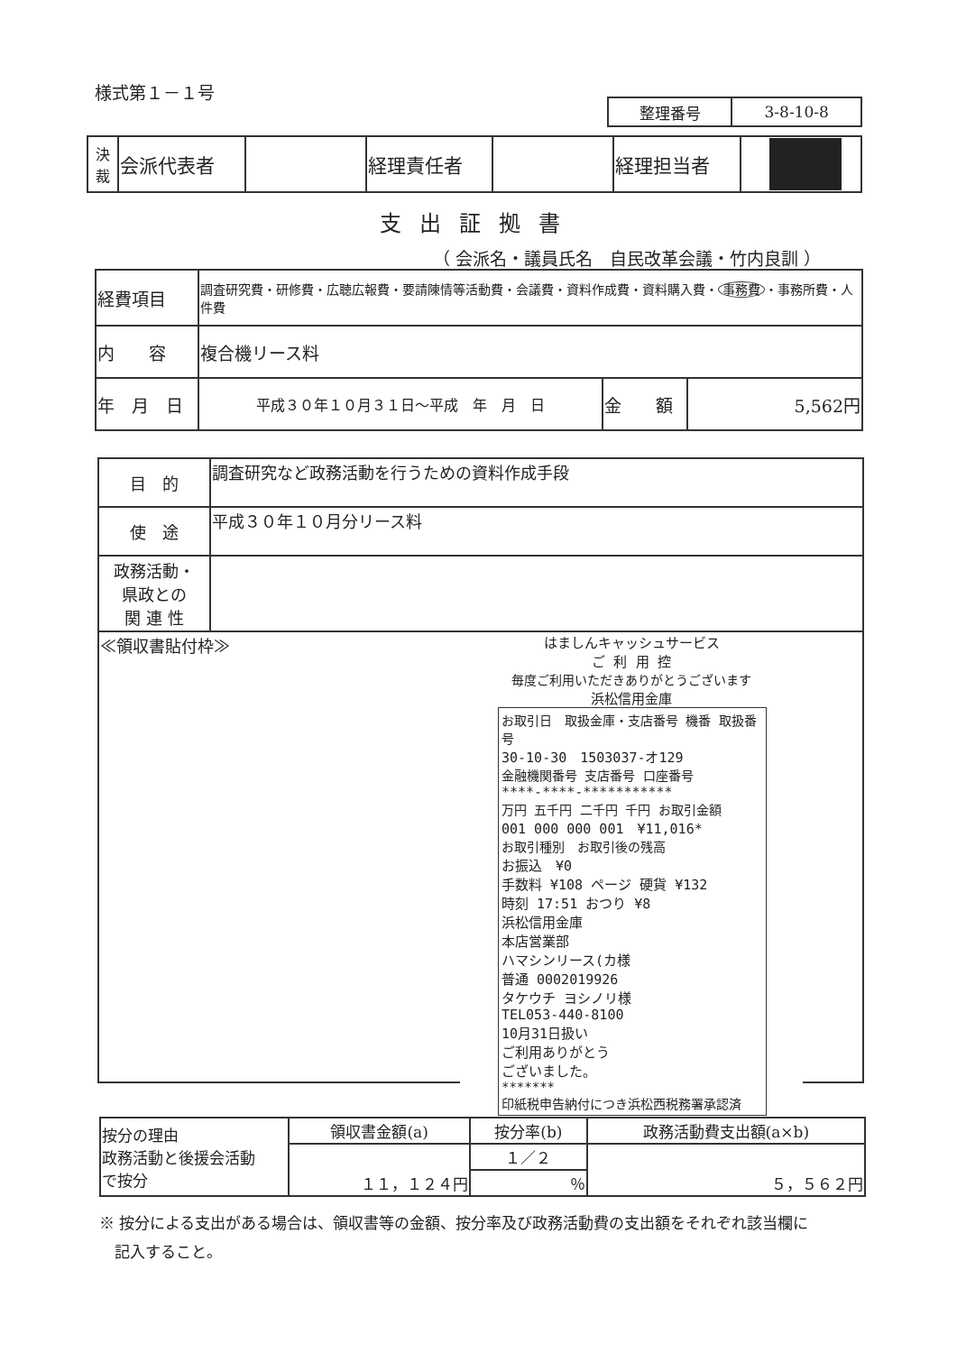様式第１－１号
| 整理番号 | 3-8-10-8 |
| 決 裁 | 会派代表者 | | 経理責任者 | | 経理担当者 | |
支出証拠書
（ 会派名・議員氏名　自民改革会議・竹内良訓 ）
| 経費項目 | 調査研究費・研修費・広聴広報費・要請陳情等活動費・会議費・資料作成費・資料購入費・ 事務費 ・事務所費・人件費 | | |
| 内 容 | 複合機リース料 | | |
| 年 月 日 | 平成３０年１０月３１日～平成 年 月 日 | 金 額 | 5,562円 |
| 目 的 | 調査研究など政務活動を行うための資料作成手段 |
| 使 途 | 平成３０年１０月分リース料 |
| 政務活動・ 県政との 関 連 性 | |
| ≪領収書貼付枠≫ はましんキャッシュサービス ご 利 用 控 毎度ご利用いただきありがとうございます 浜松信用金庫 お取引日 取扱金庫・支店番号 機番 取扱番号 30-10-30 1503037-オ129 金融機関番号 支店番号 口座番号 ****-****-*********** 万円 五千円 二千円 千円 お取引金額 001 000 000 001 ¥11,016* お取引種別 お取引後の残高 お振込 ¥0 手数料 ¥108 ページ 硬貨 ¥132 時刻 17:51 おつり ¥8 浜松信用金庫 本店営業部 ハマシンリース(カ様 普通 0002019926 タケウチ ヨシノリ様 TEL053-440-8100 10月31日扱い ご利用ありがとう ございました。 ******* 印紙税申告納付につき浜松西税務署承認済 | |
| 按分の理由 政務活動と後援会活動 で按分 | 領収書金額(a) | 按分率(b) | 政務活動費支出額(a×b) |
| | １１，１２４円 | １／２ | ５，５６２円 |
| | | ％ | |
※ 按分による支出がある場合は、領収書等の金額、按分率及び政務活動費の支出額をそれぞれ該当欄に
　記入すること。